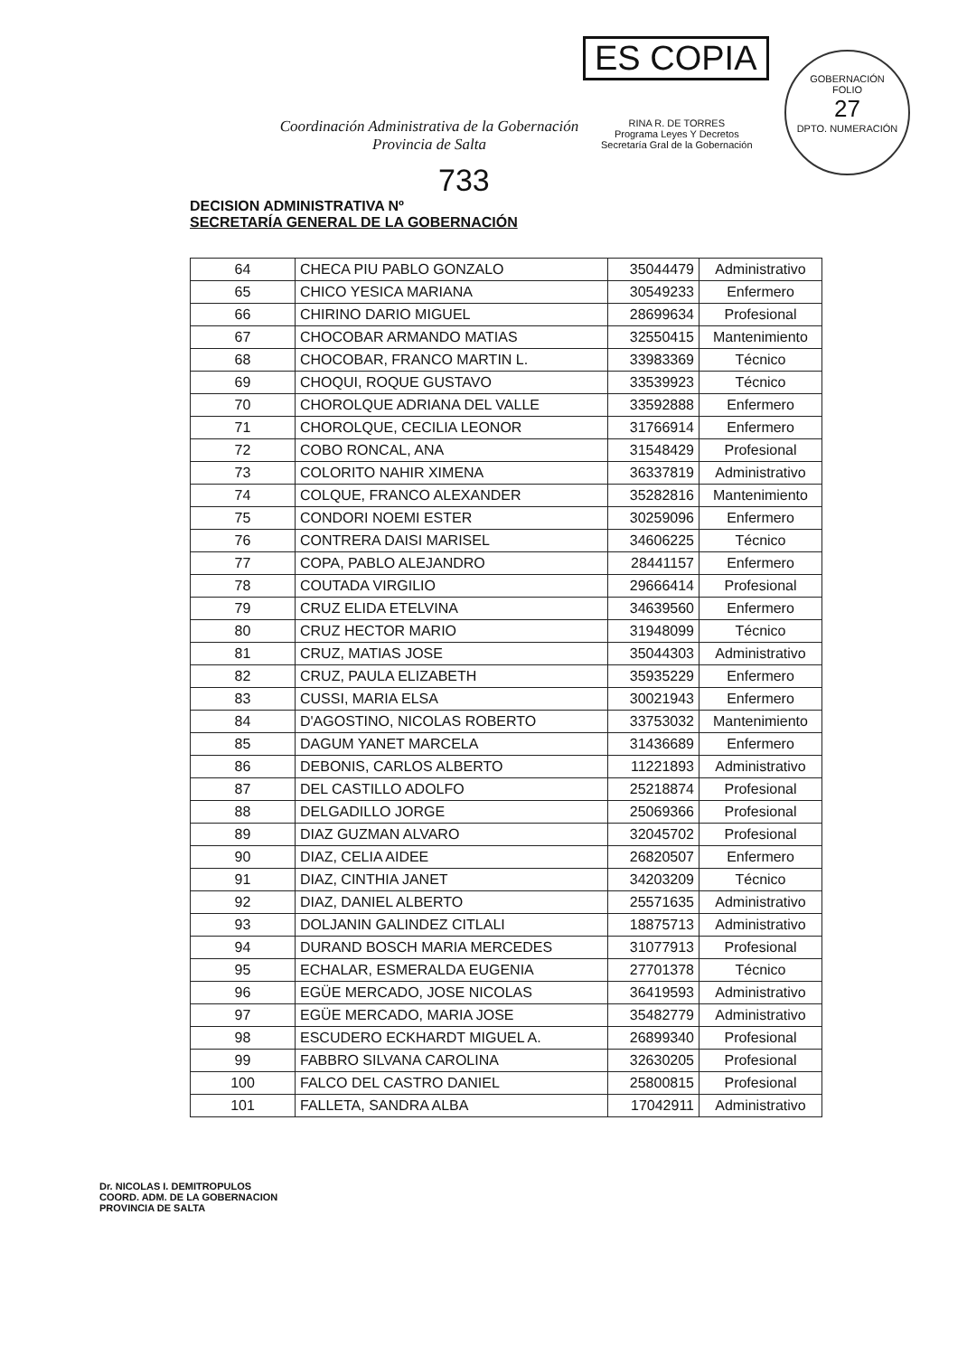ES COPIA
RINA R. DE TORRES
Programa Leyes Y Decretos
Secretaría Gral de la Gobernación
GOBERNACIÓN
FOLIO
27
DPTO. NUMERACIÓN
Coordinación Administrativa de la Gobernación
Provincia de Salta
733
DECISION ADMINISTRATIVA Nº
SECRETARÍA GENERAL DE LA GOBERNACIÓN
| 64 | CHECA PIU PABLO GONZALO | 35044479 | Administrativo |
| 65 | CHICO YESICA MARIANA | 30549233 | Enfermero |
| 66 | CHIRINO DARIO MIGUEL | 28699634 | Profesional |
| 67 | CHOCOBAR ARMANDO MATIAS | 32550415 | Mantenimiento |
| 68 | CHOCOBAR, FRANCO MARTIN L. | 33983369 | Técnico |
| 69 | CHOQUI, ROQUE GUSTAVO | 33539923 | Técnico |
| 70 | CHOROLQUE ADRIANA DEL VALLE | 33592888 | Enfermero |
| 71 | CHOROLQUE, CECILIA LEONOR | 31766914 | Enfermero |
| 72 | COBO RONCAL, ANA | 31548429 | Profesional |
| 73 | COLORITO NAHIR XIMENA | 36337819 | Administrativo |
| 74 | COLQUE, FRANCO ALEXANDER | 35282816 | Mantenimiento |
| 75 | CONDORI NOEMI ESTER | 30259096 | Enfermero |
| 76 | CONTRERA DAISI MARISEL | 34606225 | Técnico |
| 77 | COPA, PABLO ALEJANDRO | 28441157 | Enfermero |
| 78 | COUTADA VIRGILIO | 29666414 | Profesional |
| 79 | CRUZ ELIDA ETELVINA | 34639560 | Enfermero |
| 80 | CRUZ HECTOR MARIO | 31948099 | Técnico |
| 81 | CRUZ, MATIAS JOSE | 35044303 | Administrativo |
| 82 | CRUZ, PAULA ELIZABETH | 35935229 | Enfermero |
| 83 | CUSSI, MARIA ELSA | 30021943 | Enfermero |
| 84 | D'AGOSTINO, NICOLAS ROBERTO | 33753032 | Mantenimiento |
| 85 | DAGUM YANET MARCELA | 31436689 | Enfermero |
| 86 | DEBONIS, CARLOS ALBERTO | 11221893 | Administrativo |
| 87 | DEL CASTILLO ADOLFO | 25218874 | Profesional |
| 88 | DELGADILLO JORGE | 25069366 | Profesional |
| 89 | DIAZ GUZMAN ALVARO | 32045702 | Profesional |
| 90 | DIAZ, CELIA AIDEE | 26820507 | Enfermero |
| 91 | DIAZ, CINTHIA JANET | 34203209 | Técnico |
| 92 | DIAZ, DANIEL ALBERTO | 25571635 | Administrativo |
| 93 | DOLJANIN GALINDEZ CITLALI | 18875713 | Administrativo |
| 94 | DURAND BOSCH MARIA MERCEDES | 31077913 | Profesional |
| 95 | ECHALAR, ESMERALDA EUGENIA | 27701378 | Técnico |
| 96 | EGÜE MERCADO, JOSE NICOLAS | 36419593 | Administrativo |
| 97 | EGÜE MERCADO, MARIA JOSE | 35482779 | Administrativo |
| 98 | ESCUDERO ECKHARDT MIGUEL A. | 26899340 | Profesional |
| 99 | FABBRO SILVANA CAROLINA | 32630205 | Profesional |
| 100 | FALCO DEL CASTRO DANIEL | 25800815 | Profesional |
| 101 | FALLETA, SANDRA ALBA | 17042911 | Administrativo |
Dr. NICOLAS I. DEMITROPULOS
COORD. ADM. DE LA GOBERNACION
PROVINCIA DE SALTA